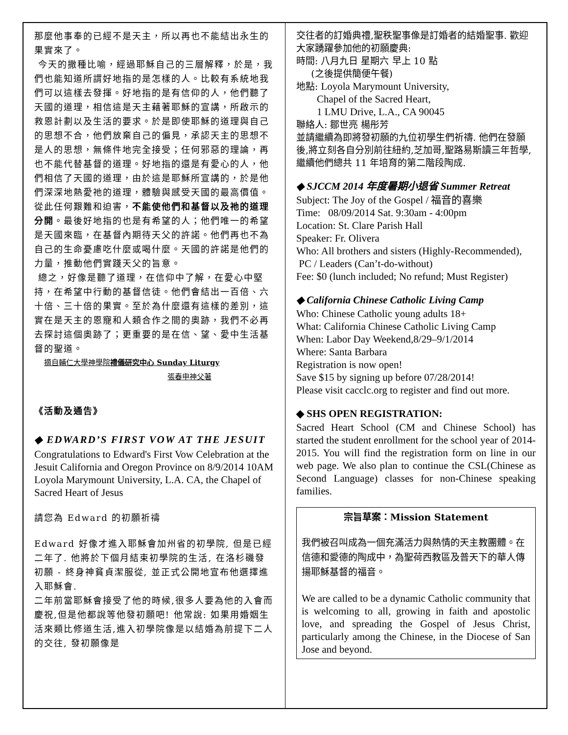那麼他事奉的已經不是天主，所以再也不能結出永生的果實來了。
今天的撒種比喻，經過耶穌自己的三層解釋，於是，我們也能知道所謂好地指的是怎樣的人。比較有系統地我們可以這樣去發揮。好地指的是有信仰的人，他們聽了天國的道理，相信這是天主藉著耶穌的宣講，所啟示的救恩計劃以及生活的要求。於是即使耶穌的道理與自己的思想不合，他們放棄自己的偏見，承認天主的思想不是人的思想，無條件地完全接受；任何邪惡的理論，再也不能代替基督的道理。好地指的還是有愛心的人，他們相信了天國的道理，由於這是耶穌所宣講的，於是他們深深地熱愛祂的道理，體驗與感受天國的最高價值。從此任何艱難和迫害，不能使他們和基督以及祂的道理分開。最後好地指的也是有希望的人；他們唯一的希望是天國來臨，在基督內期待天父的許諾。他們再也不為自己的生命憂慮吃什麼或喝什麼。天國的許諾是他們的力量，推動他們實踐天父的旨意。
總之，好像是聽了道理，在信仰中了解，在愛心中堅持，在希望中行動的基督信徒。他們會結出一百倍、六十倍、三十倍的果實。至於為什麼還有這樣的差別，這實在是天主的恩寵和人類合作之間的奧跡，我們不必再去探討這個奧跡了；更重要的是在信、望、愛中生活基督的聖道。
摘自輔仁大學神學院禮儀研究中心 Sunday Liturgy
張春申神父著
《活動及通告》
◆ EDWARD’S FIRST VOW AT THE JESUIT
Congratulations to Edward's First Vow Celebration at the Jesuit California and Oregon Province on 8/9/2014 10AM Loyola Marymount University, L.A. CA, the Chapel of Sacred Heart of Jesus
請您為 Edward 的初願祈禱
Edward 好像才進入耶穌會加州省的初學院, 但是已經二年了. 他將於下個月結束初學院的生活, 在洛杉磯發初願 - 終身神貧貞潔服從, 並正式公開地宣布他選擇進入耶穌會.
二年前當耶穌會接受了他的時候,很多人要為他的入會而慶祝,但是他都說等他發初願吧! 他常說: 如果用婚姻生活來類比修道生活,進入初學院像是以結婚為前提下二人的交往, 發初願像是
交往者的訂婚典禮,聖秩聖事像是訂婚者的結婚聖事. 歡迎大家踴躍參加他的初願慶典:
時間: 八月九日 星期六 早上 10 點
(之後提供簡便午餐)
地點: Loyola Marymount University,
Chapel of the Sacred Heart,
1 LMU Drive, L.A., CA 90045
聯絡人: 鄒世亮 楊彤芳
並請繼續為即將發初願的九位初學生們祈禱. 他們在發願後,將立刻各自分別前往紐約,芝加哥,聖路易斯讀三年哲學, 繼續他們總共 11 年培育的第二階段陶成.
◆ SJCCM 2014 年度暑期小退省 Summer Retreat
Subject: The Joy of the Gospel / 福音的喜樂
Time: 08/09/2014 Sat. 9:30am - 4:00pm
Location: St. Clare Parish Hall
Speaker: Fr. Olivera
Who: All brothers and sisters (Highly-Recommended), PC / Leaders (Can’t-do-without)
Fee: $0 (lunch included; No refund; Must Register)
◆ California Chinese Catholic Living Camp
Who: Chinese Catholic young adults 18+
What: California Chinese Catholic Living Camp
When: Labor Day Weekend,8/29–9/1/2014
Where: Santa Barbara
Registration is now open!
Save $15 by signing up before 07/28/2014!
Please visit cacclc.org to register and find out more.
◆ SHS OPEN REGISTRATION:
Sacred Heart School (CM and Chinese School) has started the student enrollment for the school year of 2014-2015. You will find the registration form on line in our web page. We also plan to continue the CSL(Chinese as Second Language) classes for non-Chinese speaking families.
宗旨草案：Mission Statement
我們被召叫成為一個充滿活力與熱情的天主教團體。在信德和愛德的陶成中，為聖荷西教區及普天下的華人傳 揚耶穌基督的福音。
We are called to be a dynamic Catholic community that is welcoming to all, growing in faith and apostolic love, and spreading the Gospel of Jesus Christ, particularly among the Chinese, in the Diocese of San Jose and beyond.